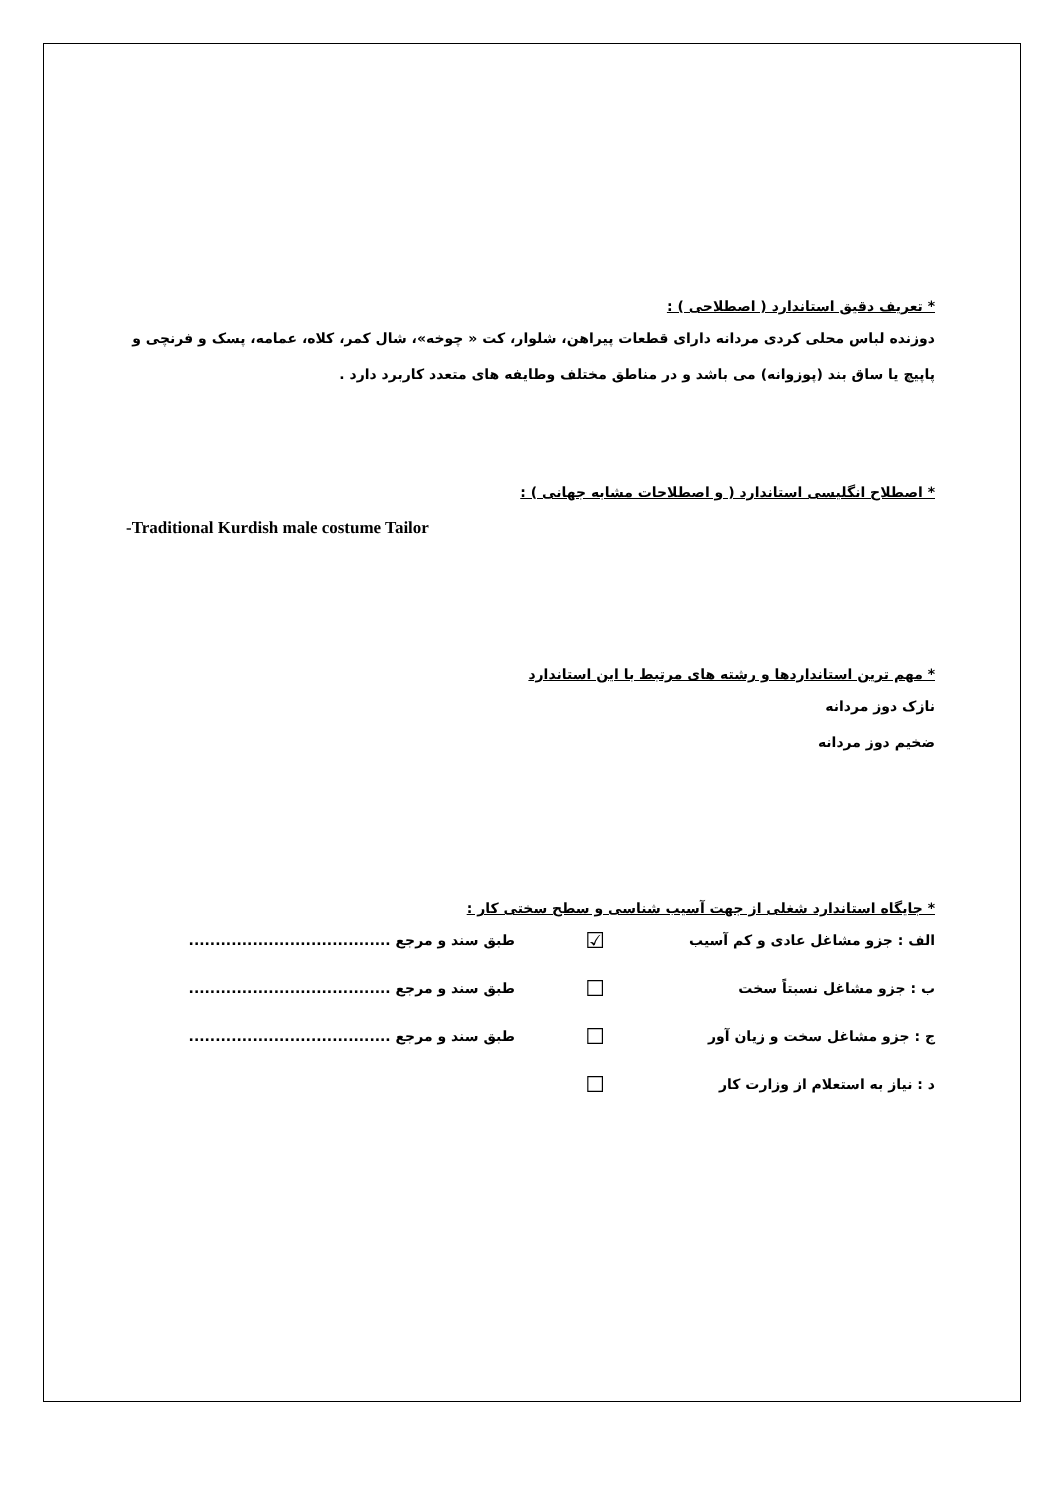* تعریف دقیق استاندارد ( اصطلاحی ) :
دوزنده لباس محلی کردی مردانه دارای قطعات پیراهن، شلوار، کت « چوخه»، شال کمر، کلاه، عمامه، پسک و فرنچی و پاپیچ یا ساق بند (پوزوانه) می باشد و در مناطق مختلف وطایفه های متعدد کاربرد دارد .
* اصطلاح انگلیسی استاندارد ( و اصطلاحات مشابه جهانی ) :
-Traditional Kurdish male costume Tailor
* مهم ترین استانداردها و رشته های مرتبط با این استاندارد
نازک دوز مردانه
ضخیم دوز مردانه
* جایگاه استاندارد شغلی از جهت آسیب شناسی و سطح سختی کار :
الف : جزو مشاغل عادی و کم آسیب ☑ طبق سند و مرجع ......................................
ب : جزو مشاغل نسبتاً سخت ☐ طبق سند و مرجع ......................................
ج : جزو مشاغل سخت و زیان آور ☐ طبق سند و مرجع ......................................
د : نیاز به استعلام از وزارت کار ☐